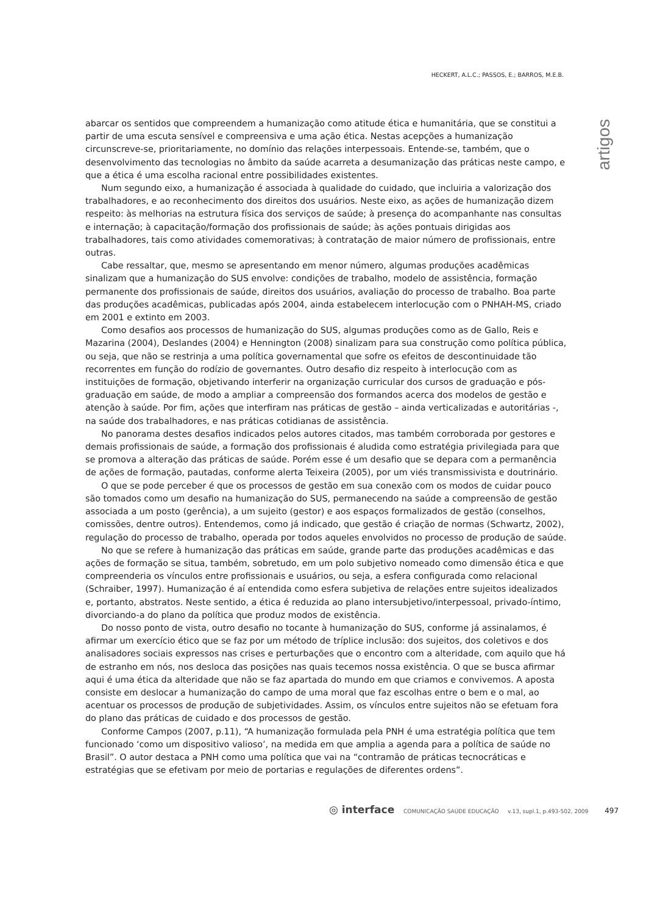HECKERT, A.L.C.; PASSOS, E.; BARROS, M.E.B.
artigos
abarcar os sentidos que compreendem a humanização como atitude ética e humanitária, que se constitui a partir de uma escuta sensível e compreensiva e uma ação ética. Nestas acepções a humanização circunscreve-se, prioritariamente, no domínio das relações interpessoais. Entende-se, também, que o desenvolvimento das tecnologias no âmbito da saúde acarreta a desumanização das práticas neste campo, e que a ética é uma escolha racional entre possibilidades existentes.
Num segundo eixo, a humanização é associada à qualidade do cuidado, que incluiria a valorização dos trabalhadores, e ao reconhecimento dos direitos dos usuários. Neste eixo, as ações de humanização dizem respeito: às melhorias na estrutura física dos serviços de saúde; à presença do acompanhante nas consultas e internação; à capacitação/formação dos profissionais de saúde; às ações pontuais dirigidas aos trabalhadores, tais como atividades comemorativas; à contratação de maior número de profissionais, entre outras.
Cabe ressaltar, que, mesmo se apresentando em menor número, algumas produções acadêmicas sinalizam que a humanização do SUS envolve: condições de trabalho, modelo de assistência, formação permanente dos profissionais de saúde, direitos dos usuários, avaliação do processo de trabalho. Boa parte das produções acadêmicas, publicadas após 2004, ainda estabelecem interlocução com o PNHAH-MS, criado em 2001 e extinto em 2003.
Como desafios aos processos de humanização do SUS, algumas produções como as de Gallo, Reis e Mazarina (2004), Deslandes (2004) e Hennington (2008) sinalizam para sua construção como política pública, ou seja, que não se restrinja a uma política governamental que sofre os efeitos de descontinuidade tão recorrentes em função do rodízio de governantes. Outro desafio diz respeito à interlocução com as instituições de formação, objetivando interferir na organização curricular dos cursos de graduação e pós-graduação em saúde, de modo a ampliar a compreensão dos formandos acerca dos modelos de gestão e atenção à saúde. Por fim, ações que interfiram nas práticas de gestão – ainda verticalizadas e autoritárias -, na saúde dos trabalhadores, e nas práticas cotidianas de assistência.
No panorama destes desafios indicados pelos autores citados, mas também corroborada por gestores e demais profissionais de saúde, a formação dos profissionais é aludida como estratégia privilegiada para que se promova a alteração das práticas de saúde. Porém esse é um desafio que se depara com a permanência de ações de formação, pautadas, conforme alerta Teixeira (2005), por um viés transmissivista e doutrinário.
O que se pode perceber é que os processos de gestão em sua conexão com os modos de cuidar pouco são tomados como um desafio na humanização do SUS, permanecendo na saúde a compreensão de gestão associada a um posto (gerência), a um sujeito (gestor) e aos espaços formalizados de gestão (conselhos, comissões, dentre outros). Entendemos, como já indicado, que gestão é criação de normas (Schwartz, 2002), regulação do processo de trabalho, operada por todos aqueles envolvidos no processo de produção de saúde.
No que se refere à humanização das práticas em saúde, grande parte das produções acadêmicas e das ações de formação se situa, também, sobretudo, em um polo subjetivo nomeado como dimensão ética e que compreenderia os vínculos entre profissionais e usuários, ou seja, a esfera configurada como relacional (Schraiber, 1997). Humanização é aí entendida como esfera subjetiva de relações entre sujeitos idealizados e, portanto, abstratos. Neste sentido, a ética é reduzida ao plano intersubjetivo/interpessoal, privado-íntimo, divorciando-a do plano da política que produz modos de existência.
Do nosso ponto de vista, outro desafio no tocante à humanização do SUS, conforme já assinalamos, é afirmar um exercício ético que se faz por um método de tríplice inclusão: dos sujeitos, dos coletivos e dos analisadores sociais expressos nas crises e perturbações que o encontro com a alteridade, com aquilo que há de estranho em nós, nos desloca das posições nas quais tecemos nossa existência. O que se busca afirmar aqui é uma ética da alteridade que não se faz apartada do mundo em que criamos e convivemos. A aposta consiste em deslocar a humanização do campo de uma moral que faz escolhas entre o bem e o mal, ao acentuar os processos de produção de subjetividades. Assim, os vínculos entre sujeitos não se efetuam fora do plano das práticas de cuidado e dos processos de gestão.
Conforme Campos (2007, p.11), “A humanização formulada pela PNH é uma estratégia política que tem funcionado ‘como um dispositivo valioso’, na medida em que amplia a agenda para a política de saúde no Brasil”. O autor destaca a PNH como uma política que vai na “contramão de práticas tecnocráticas e estratégias que se efetivam por meio de portarias e regulações de diferentes ordens”.
◎ interface COMUNICAÇÃO SAÚDE EDUCAÇÃO v.13, supl.1, p.493-502, 2009 497